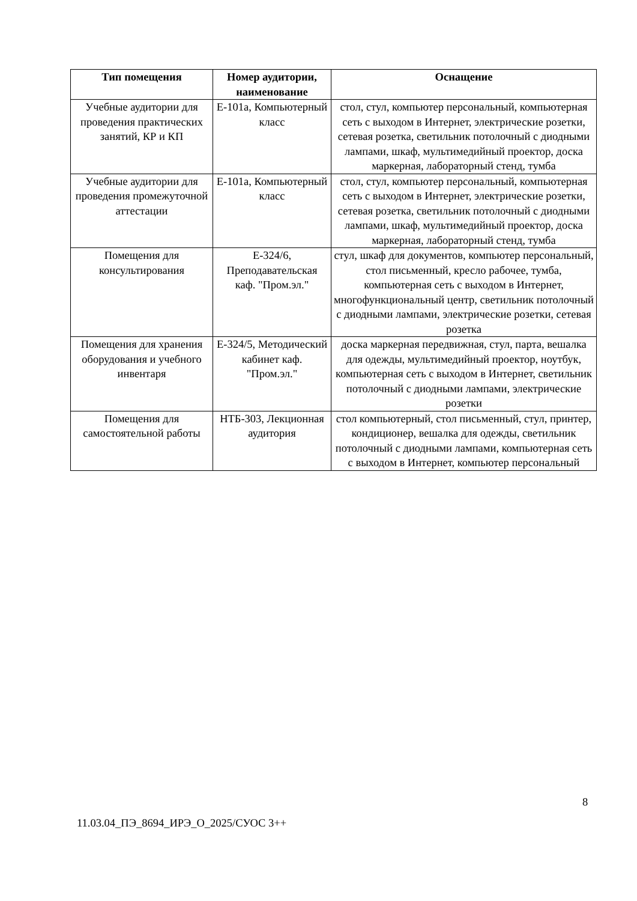| Тип помещения | Номер аудитории, наименование | Оснащение |
| --- | --- | --- |
| Учебные аудитории для проведения практических занятий, КР и КП | Е-101а, Компьютерный класс | стол, стул, компьютер персональный, компьютерная сеть с выходом в Интернет, электрические розетки, сетевая розетка, светильник потолочный с диодными лампами, шкаф, мультимедийный проектор, доска маркерная, лабораторный стенд, тумба |
| Учебные аудитории для проведения промежуточной аттестации | Е-101а, Компьютерный класс | стол, стул, компьютер персональный, компьютерная сеть с выходом в Интернет, электрические розетки, сетевая розетка, светильник потолочный с диодными лампами, шкаф, мультимедийный проектор, доска маркерная, лабораторный стенд, тумба |
| Помещения для консультирования | Е-324/6, Преподавательская каф. "Пром.эл." | стул, шкаф для документов, компьютер персональный, стол письменный, кресло рабочее, тумба, компьютерная сеть с выходом в Интернет, многофункциональный центр, светильник потолочный с диодными лампами, электрические розетки, сетевая розетка |
| Помещения для хранения оборудования и учебного инвентаря | Е-324/5, Методический кабинет каф. "Пром.эл." | доска маркерная передвижная, стул, парта, вешалка для одежды, мультимедийный проектор, ноутбук, компьютерная сеть с выходом в Интернет, светильник потолочный с диодными лампами, электрические розетки |
| Помещения для самостоятельной работы | НТБ-303, Лекционная аудитория | стол компьютерный, стол письменный, стул, принтер, кондиционер, вешалка для одежды, светильник потолочный с диодными лампами, компьютерная сеть с выходом в Интернет, компьютер персональный |
8
11.03.04_ПЭ_8694_ИРЭ_О_2025/СУОС 3++